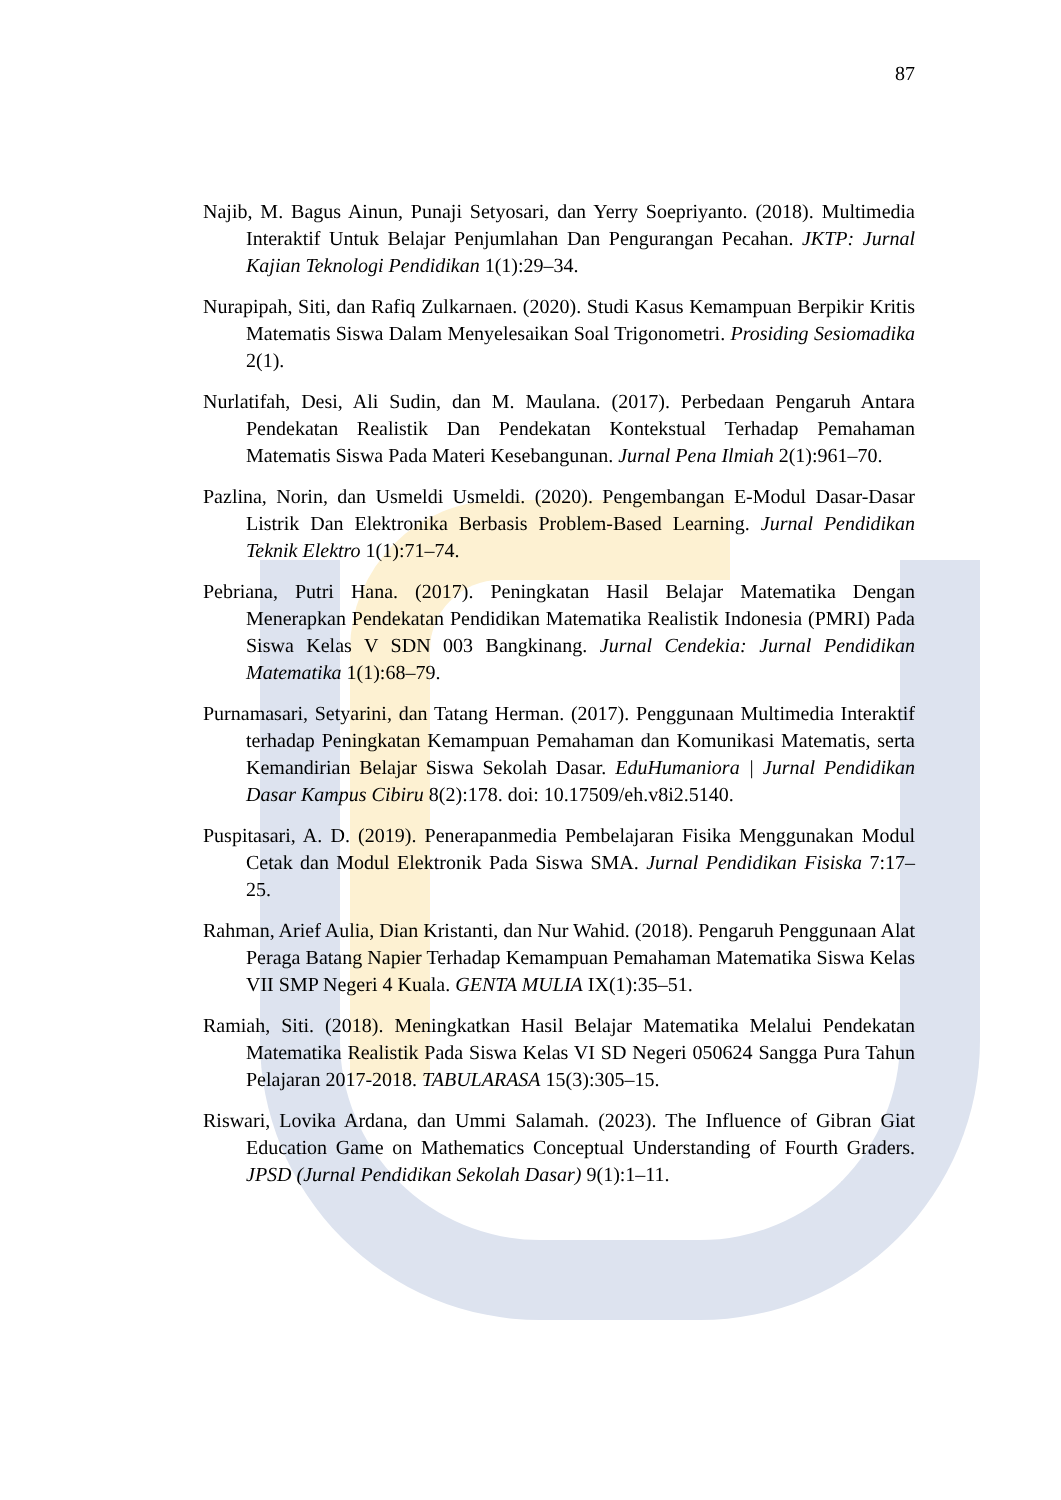87
Najib, M. Bagus Ainun, Punaji Setyosari, dan Yerry Soepriyanto. (2018). Multimedia Interaktif Untuk Belajar Penjumlahan Dan Pengurangan Pecahan. JKTP: Jurnal Kajian Teknologi Pendidikan 1(1):29–34.
Nurapipah, Siti, dan Rafiq Zulkarnaen. (2020). Studi Kasus Kemampuan Berpikir Kritis Matematis Siswa Dalam Menyelesaikan Soal Trigonometri. Prosiding Sesiomadika 2(1).
Nurlatifah, Desi, Ali Sudin, dan M. Maulana. (2017). Perbedaan Pengaruh Antara Pendekatan Realistik Dan Pendekatan Kontekstual Terhadap Pemahaman Matematis Siswa Pada Materi Kesebangunan. Jurnal Pena Ilmiah 2(1):961–70.
Pazlina, Norin, dan Usmeldi Usmeldi. (2020). Pengembangan E-Modul Dasar-Dasar Listrik Dan Elektronika Berbasis Problem-Based Learning. Jurnal Pendidikan Teknik Elektro 1(1):71–74.
Pebriana, Putri Hana. (2017). Peningkatan Hasil Belajar Matematika Dengan Menerapkan Pendekatan Pendidikan Matematika Realistik Indonesia (PMRI) Pada Siswa Kelas V SDN 003 Bangkinang. Jurnal Cendekia: Jurnal Pendidikan Matematika 1(1):68–79.
Purnamasari, Setyarini, dan Tatang Herman. (2017). Penggunaan Multimedia Interaktif terhadap Peningkatan Kemampuan Pemahaman dan Komunikasi Matematis, serta Kemandirian Belajar Siswa Sekolah Dasar. EduHumaniora | Jurnal Pendidikan Dasar Kampus Cibiru 8(2):178. doi: 10.17509/eh.v8i2.5140.
Puspitasari, A. D. (2019). Penerapanmedia Pembelajaran Fisika Menggunakan Modul Cetak dan Modul Elektronik Pada Siswa SMA. Jurnal Pendidikan Fisiska 7:17–25.
Rahman, Arief Aulia, Dian Kristanti, dan Nur Wahid. (2018). Pengaruh Penggunaan Alat Peraga Batang Napier Terhadap Kemampuan Pemahaman Matematika Siswa Kelas VII SMP Negeri 4 Kuala. GENTA MULIA IX(1):35–51.
Ramiah, Siti. (2018). Meningkatkan Hasil Belajar Matematika Melalui Pendekatan Matematika Realistik Pada Siswa Kelas VI SD Negeri 050624 Sangga Pura Tahun Pelajaran 2017-2018. TABULARASA 15(3):305–15.
Riswari, Lovika Ardana, dan Ummi Salamah. (2023). The Influence of Gibran Giat Education Game on Mathematics Conceptual Understanding of Fourth Graders. JPSD (Jurnal Pendidikan Sekolah Dasar) 9(1):1–11.